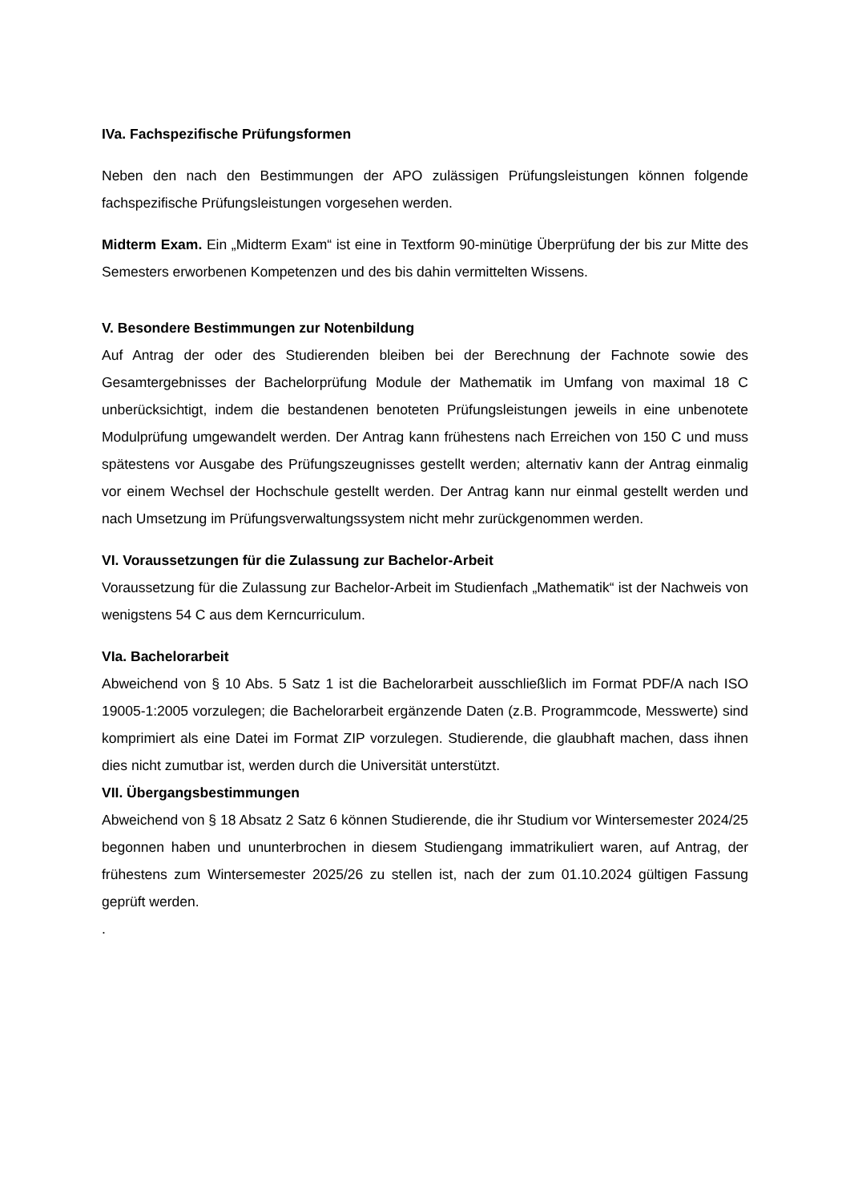IVa. Fachspezifische Prüfungsformen
Neben den nach den Bestimmungen der APO zulässigen Prüfungsleistungen können folgende fachspezifische Prüfungsleistungen vorgesehen werden.
Midterm Exam. Ein „Midterm Exam“ ist eine in Textform 90-minütige Überprüfung der bis zur Mitte des Semesters erworbenen Kompetenzen und des bis dahin vermittelten Wissens.
V. Besondere Bestimmungen zur Notenbildung
Auf Antrag der oder des Studierenden bleiben bei der Berechnung der Fachnote sowie des Gesamtergebnisses der Bachelorprüfung Module der Mathematik im Umfang von maximal 18 C unberücksichtigt, indem die bestandenen benoteten Prüfungsleistungen jeweils in eine unbenotete Modulprüfung umgewandelt werden. Der Antrag kann frühestens nach Erreichen von 150 C und muss spätestens vor Ausgabe des Prüfungszeugnisses gestellt werden; alternativ kann der Antrag einmalig vor einem Wechsel der Hochschule gestellt werden. Der Antrag kann nur einmal gestellt werden und nach Umsetzung im Prüfungsverwaltungssystem nicht mehr zurückgenommen werden.
VI. Voraussetzungen für die Zulassung zur Bachelor-Arbeit
Voraussetzung für die Zulassung zur Bachelor-Arbeit im Studienfach „Mathematik“ ist der Nachweis von wenigstens 54 C aus dem Kerncurriculum.
VIa. Bachelorarbeit
Abweichend von § 10 Abs. 5 Satz 1 ist die Bachelorarbeit ausschließlich im Format PDF/A nach ISO 19005-1:2005 vorzulegen; die Bachelorarbeit ergänzende Daten (z.B. Programmcode, Messwerte) sind komprimiert als eine Datei im Format ZIP vorzulegen. Studierende, die glaubhaft machen, dass ihnen dies nicht zumutbar ist, werden durch die Universität unterstützt.
VII. Übergangsbestimmungen
Abweichend von § 18 Absatz 2 Satz 6 können Studierende, die ihr Studium vor Wintersemester 2024/25 begonnen haben und ununterbrochen in diesem Studiengang immatrikuliert waren, auf Antrag, der frühestens zum Wintersemester 2025/26 zu stellen ist, nach der zum 01.10.2024 gültigen Fassung geprüft werden.
.